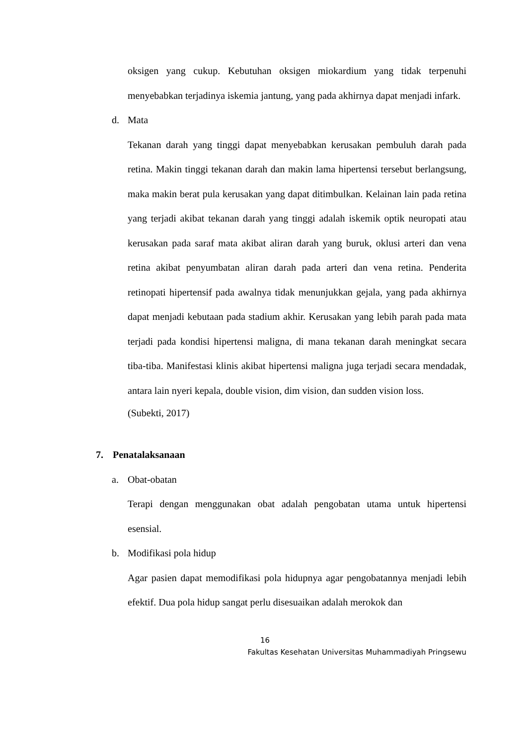oksigen yang cukup. Kebutuhan oksigen miokardium yang tidak terpenuhi menyebabkan terjadinya iskemia jantung, yang pada akhirnya dapat menjadi infark.
d. Mata
Tekanan darah yang tinggi dapat menyebabkan kerusakan pembuluh darah pada retina. Makin tinggi tekanan darah dan makin lama hipertensi tersebut berlangsung, maka makin berat pula kerusakan yang dapat ditimbulkan. Kelainan lain pada retina yang terjadi akibat tekanan darah yang tinggi adalah iskemik optik neuropati atau kerusakan pada saraf mata akibat aliran darah yang buruk, oklusi arteri dan vena retina akibat penyumbatan aliran darah pada arteri dan vena retina. Penderita retinopati hipertensif pada awalnya tidak menunjukkan gejala, yang pada akhirnya dapat menjadi kebutaan pada stadium akhir. Kerusakan yang lebih parah pada mata terjadi pada kondisi hipertensi maligna, di mana tekanan darah meningkat secara tiba-tiba. Manifestasi klinis akibat hipertensi maligna juga terjadi secara mendadak, antara lain nyeri kepala, double vision, dim vision, dan sudden vision loss.
(Subekti, 2017)
7. Penatalaksanaan
a. Obat-obatan
Terapi dengan menggunakan obat adalah pengobatan utama untuk hipertensi esensial.
b. Modifikasi pola hidup
Agar pasien dapat memodifikasi pola hidupnya agar pengobatannya menjadi lebih efektif. Dua pola hidup sangat perlu disesuaikan adalah merokok dan
16
Fakultas Kesehatan Universitas Muhammadiyah Pringsewu